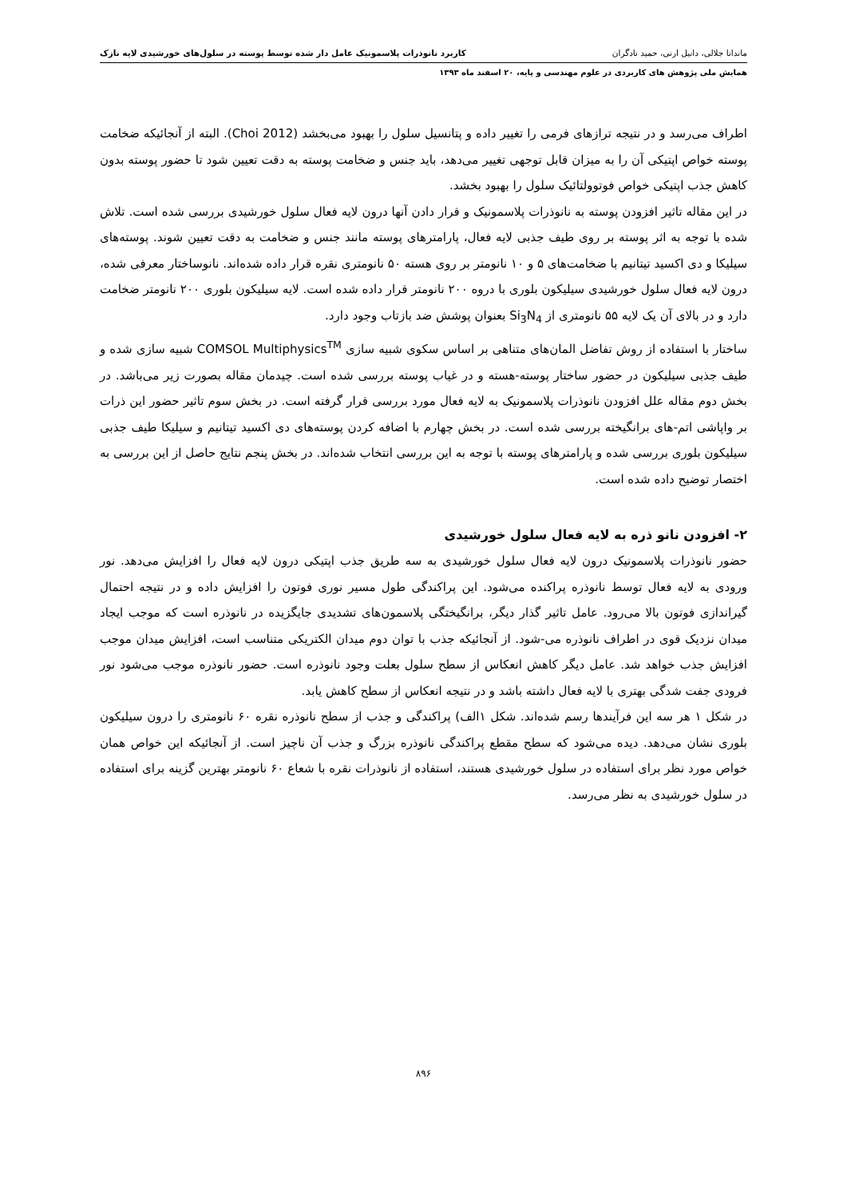ماندانا جلالی، دانیل ارنی، حمید نادگران کاربرد نانوذرات پلاسمونیک عامل دار شده توسط پوسته در سلول‌های خورشیدی لایه نازک
همایش ملی پژوهش های کاربردی در علوم مهندسی و پایه، ۲۰ اسفند ماه ۱۳۹۳
اطراف می‌رسد و در نتیجه ترازهای فرمی را تغییر داده و پتانسیل سلول را بهبود می‌بخشد (Choi 2012). البته از آنجائیکه ضخامت پوسته خواص اپتیکی آن را به میزان قابل توجهی تغییر می‌دهد، باید جنس و ضخامت پوسته به دقت تعیین شود تا حضور پوسته بدون کاهش جذب اپتیکی خواص فوتوولتائیک سلول را بهبود بخشد.
در این مقاله تاثیر افزودن پوسته به نانوذرات پلاسمونیک و قرار دادن آنها درون لایه فعال سلول خورشیدی بررسی شده است. تلاش شده با توجه به اثر پوسته بر روی طیف جذبی لایه فعال، پارامترهای پوسته مانند جنس و ضخامت به دقت تعیین شوند. پوسته‌های سیلیکا و دی اکسید تیتانیم با ضخامت‌های ۵ و ۱۰ نانومتر بر روی هسته ۵۰ نانومتری نقره قرار داده شده‌اند. نانوساختار معرفی شده، درون لایه فعال سلول خورشیدی سیلیکون بلوری با دروه ۲۰۰ نانومتر قرار داده شده است. لایه سیلیکون بلوری ۲۰۰ نانومتر ضخامت دارد و در بالای آن یک لایه ۵۵ نانومتری از Si<sub>3</sub>N<sub>4</sub> بعنوان پوشش ضد بازتاب وجود دارد.
ساختار با استفاده از روش تفاضل المان‌های متناهی بر اساس سکوی شبیه سازی COMSOL Multiphysics<sup>TM</sup> شبیه سازی شده و طیف جذبی سیلیکون در حضور ساختار پوسته-هسته و در غیاب پوسته بررسی شده است. چیدمان مقاله بصورت زیر می‌باشد. در بخش دوم مقاله علل افزودن نانوذرات پلاسمونیک به لایه فعال مورد بررسی قرار گرفته است. در بخش سوم تاثیر حضور این ذرات بر واپاشی اتم-های برانگیخته بررسی شده است. در بخش چهارم با اضافه کردن پوسته‌های دی اکسید تیتانیم و سیلیکا طیف جذبی سیلیکون بلوری بررسی شده و پارامترهای پوسته با توجه به این بررسی انتخاب شده‌اند. در بخش پنجم نتایج حاصل از این بررسی به اختصار توضیح داده شده است.
۲- افزودن نانو ذره به لایه فعال سلول خورشیدی
حضور نانوذرات پلاسمونیک درون لایه فعال سلول خورشیدی به سه طریق جذب اپتیکی درون لایه فعال را افزایش می‌دهد. نور ورودی به لایه فعال توسط نانوذره پراکنده می‌شود. این پراکندگی طول مسیر نوری فوتون را افزایش داده و در نتیجه احتمال گیراندازی فوتون بالا می‌رود. عامل تاثیر گذار دیگر، برانگیختگی پلاسمون‌های تشدیدی جایگزیده در نانوذره است که موجب ایجاد میدان نزدیک قوی در اطراف نانوذره می-شود. از آنجائیکه جذب با توان دوم میدان الکتریکی متناسب است، افزایش میدان موجب افزایش جذب خواهد شد. عامل دیگر کاهش انعکاس از سطح سلول بعلت وجود نانوذره است. حضور نانوذره موجب می‌شود نور فرودی جفت شدگی بهتری با لایه فعال داشته باشد و در نتیجه انعکاس از سطح کاهش یابد.
در شکل ۱ هر سه این فرآیندها رسم شده‌اند. شکل ۱الف) پراکندگی و جذب از سطح نانوذره نقره ۶۰ نانومتری را درون سیلیکون بلوری نشان می‌دهد. دیده می‌شود که سطح مقطع پراکندگی نانوذره بزرگ و جذب آن ناچیز است. از آنجائیکه این خواص همان خواص مورد نظر برای استفاده در سلول خورشیدی هستند، استفاده از نانوذرات نقره با شعاع ۶۰ نانومتر بهترین گزینه برای استفاده در سلول خورشیدی به نظر می‌رسد.
۸۹۶